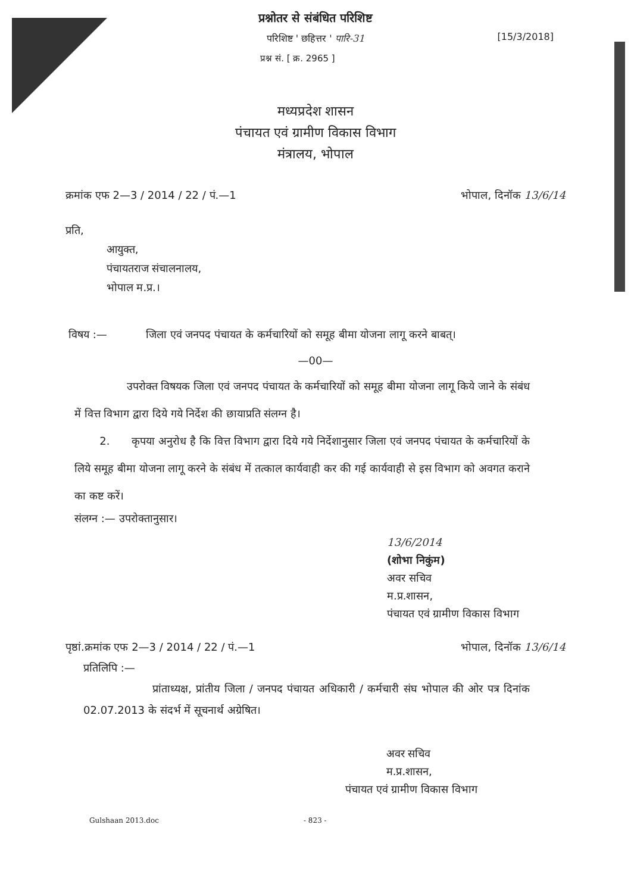प्रश्नोतर से संबंधित परिशिष्ट
[15/3/2018]
परिशिष्ट ' छहित्तर ' पारि-31
प्रश्न सं. [ क्र. 2965 ]
मध्यप्रदेश शासन
पंचायत एवं ग्रामीण विकास विभाग
मंत्रालय, भोपाल
क्रमांक एफ 2—3 / 2014 / 22 / पं.—1 भोपाल, दिनॉक 13/6/14
प्रति,
आयुक्त,
पंचायतराज संचालनालय,
भोपाल म.प्र.।
विषय :— जिला एवं जनपद पंचायत के कर्मचारियों को समूह बीमा योजना लागू करने बाबत्।
—00—
उपरोक्त विषयक जिला एवं जनपद पंचायत के कर्मचारियों को समूह बीमा योजना लागू किये जाने के संबंध में वित्त विभाग द्वारा दिये गये निर्देश की छायाप्रति संलग्न है।
2. कृपया अनुरोध है कि वित्त विभाग द्वारा दिये गये निर्देशानुसार जिला एवं जनपद पंचायत के कर्मचारियों के लिये समूह बीमा योजना लागू करने के संबंध में तत्काल कार्यवाही कर की गई कार्यवाही से इस विभाग को अवगत कराने का कष्ट करें।
संलग्न :— उपरोक्तानुसार।
13/6/2014
(शोभा निकुंम)
अवर सचिव
म.प्र.शासन,
पंचायत एवं ग्रामीण विकास विभाग
पृष्ठां.क्रमांक एफ 2—3 / 2014 / 22 / पं.—1 भोपाल, दिनॉक 13/6/14
प्रतिलिपि :—
प्रांताध्यक्ष, प्रांतीय जिला / जनपद पंचायत अधिकारी / कर्मचारी संघ भोपाल की ओर पत्र दिनांक 02.07.2013 के संदर्भ में सूचनार्थ अग्रेषित।
अवर सचिव
म.प्र.शासन,
पंचायत एवं ग्रामीण विकास विभाग
Gulshaan 2013.doc - 823 -